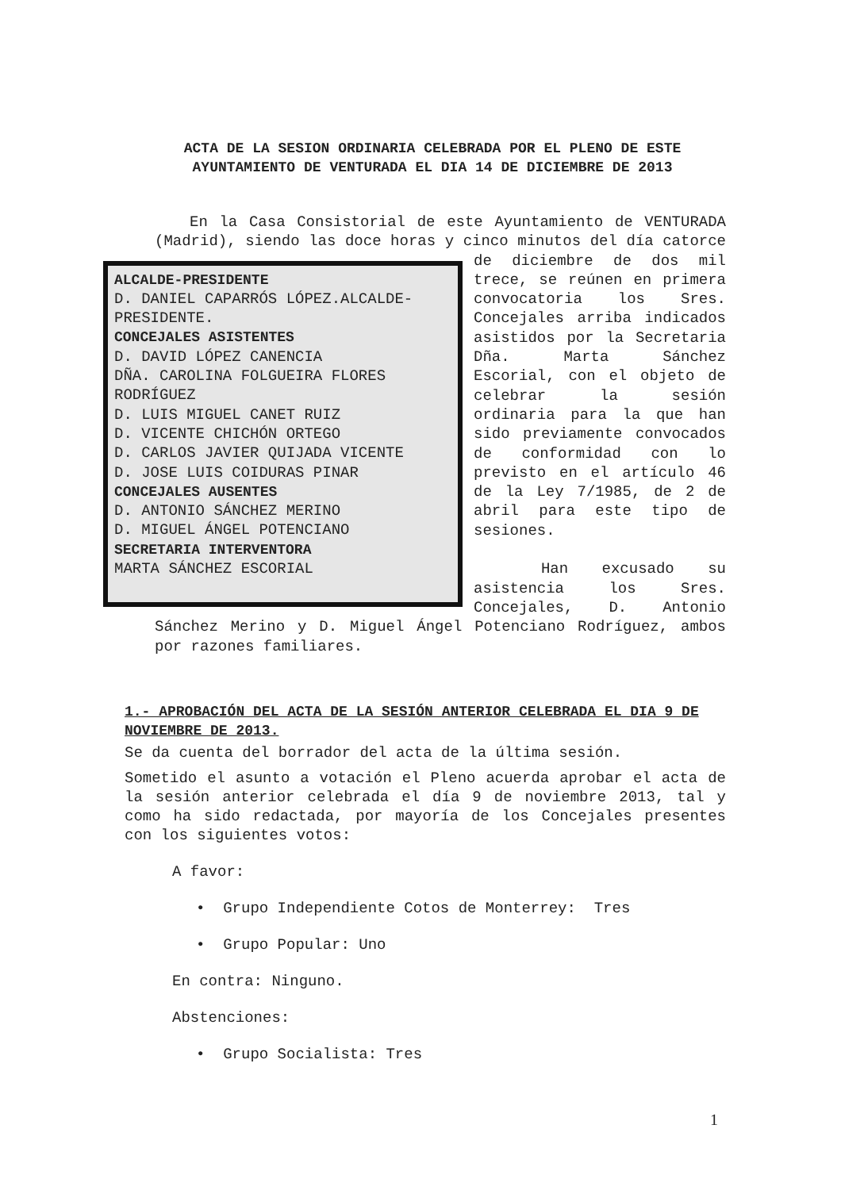ACTA DE LA SESION ORDINARIA CELEBRADA POR EL PLENO DE ESTE AYUNTAMIENTO DE VENTURADA EL DIA 14 DE DICIEMBRE DE 2013
En la Casa Consistorial de este Ayuntamiento de VENTURADA (Madrid), siendo las doce horas y cinco
ALCALDE-PRESIDENTE
D. DANIEL CAPARRÓS LÓPEZ.ALCALDE-PRESIDENTE.
CONCEJALES ASISTENTES
D. DAVID LÓPEZ CANENCIA
DÑA. CAROLINA FOLGUEIRA FLORES RODRÍGUEZ
D. LUIS MIGUEL CANET RUIZ
D. VICENTE CHICHÓN ORTEGO
D. CARLOS JAVIER QUIJADA VICENTE
D. JOSE LUIS COIDURAS PINAR
CONCEJALES AUSENTES
D. ANTONIO SÁNCHEZ MERINO
D. MIGUEL ÁNGEL POTENCIANO
SECRETARIA INTERVENTORA
MARTA SÁNCHEZ ESCORIAL
minutos del día catorce de diciembre de dos mil trece, se reúnen en primera convocatoria los Sres. Concejales arriba indicados asistidos por la Secretaria Dña. Marta Sánchez Escorial, con el objeto de celebrar la sesión ordinaria para la que han sido previamente convocados de conformidad con lo previsto en el artículo 46 de la Ley 7/1985, de 2 de abril para este tipo de sesiones.
Han excusado su asistencia los Sres. Concejales, D. Antonio Sánchez Merino y D. Miguel Ángel Potenciano Rodríguez, ambos por razones familiares.
1.- APROBACIÓN DEL ACTA DE LA SESIÓN ANTERIOR CELEBRADA EL DIA 9 DE NOVIEMBRE DE 2013.
Se da cuenta del borrador del acta de la última sesión.
Sometido el asunto a votación el Pleno acuerda aprobar el acta de la sesión anterior celebrada el día 9 de noviembre 2013, tal y como ha sido redactada, por mayoría de los Concejales presentes con los siguientes votos:
A favor:
• Grupo Independiente Cotos de Monterrey: Tres
• Grupo Popular: Uno
En contra: Ninguno.
Abstenciones:
• Grupo Socialista: Tres
1